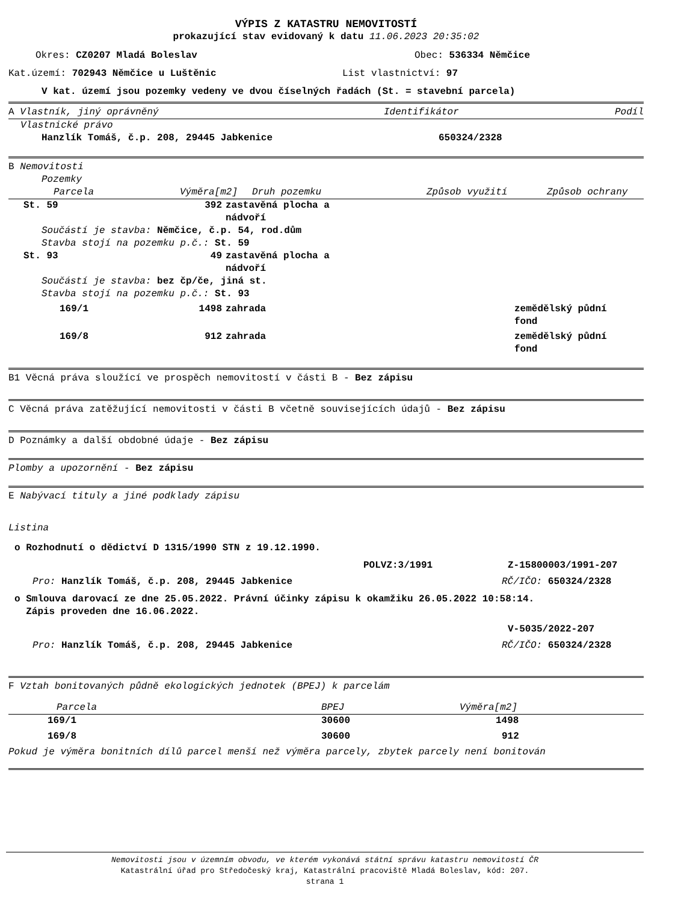VÝPIS Z KATASTRU NEMOVITOSTÍ
prokazující stav evidovaný k datu 11.06.2023 20:35:02
| Okres: CZ0207 Mladá Boleslav | Obec: 536334 Němčice |
| Kat.území: 702943 Němčice u Luštěnic | List vlastnictví: 97 |
V kat. území jsou pozemky vedeny ve dvou číselných řadách (St. = stavební parcela)
| A Vlastník, jiný oprávněný | Identifikátor | Podíl |
Vlastnické právo
| Hanzlík Tomáš, č.p. 208, 29445 Jabkenice | 650324/2328 |
B Nemovitosti
Pozemky
| Parcela | Výměra[m2] | Druh pozemku | Způsob využití | Způsob ochrany |
| --- | --- | --- | --- | --- |
| St. 59 | 392 | zastavěná plocha a nádvoří | |
| Součástí je stavba: Němčice, č.p. 54, rod.dům Stavba stojí na pozemku p.č.: St. 59 | | | |
| St. 93 | 49 | zastavěná plocha a nádvoří | |
| Součástí je stavba: bez čp/če, jiná st. Stavba stojí na pozemku p.č.: St. 93 | | | |
| 169/1 | 1498 | zahrada | zemědělský půdní fond |
| 169/8 | 912 | zahrada | zemědělský půdní fond |
B1 Věcná práva sloužící ve prospěch nemovitostí v části B - Bez zápisu
C Věcná práva zatěžující nemovitosti v části B včetně souvisejících údajů - Bez zápisu
D Poznámky a další obdobné údaje - Bez zápisu
Plomby a upozornění - Bez zápisu
E Nabývací tituly a jiné podklady zápisu
Listina
o Rozhodnutí o dědictví D 1315/1990 STN z 19.12.1990.
| POLVZ:3/1991 | Z-15800003/1991-207 |
| Pro: Hanzlík Tomáš, č.p. 208, 29445 Jabkenice | RČ/IČO: 650324/2328 |
o Smlouva darovací ze dne 25.05.2022. Právní účinky zápisu k okamžiku 26.05.2022 10:58:14.
Zápis proveden dne 16.06.2022.
V-5035/2022-207
| Pro: Hanzlík Tomáš, č.p. 208, 29445 Jabkenice | RČ/IČO: 650324/2328 |
F Vztah bonitovaných půdně ekologických jednotek (BPEJ) k parcelám
| Parcela | BPEJ | Výměra[m2] |
| --- | --- | --- |
| 169/1 | 30600 | 1498 |
| 169/8 | 30600 | 912 |
Pokud je výměra bonitních dílů parcel menší než výměra parcely, zbytek parcely není bonitován
Nemovitosti jsou v územním obvodu, ve kterém vykonává státní správu katastru nemovitostí ČR
Katastrální úřad pro Středočeský kraj, Katastrální pracoviště Mladá Boleslav, kód: 207.
strana 1